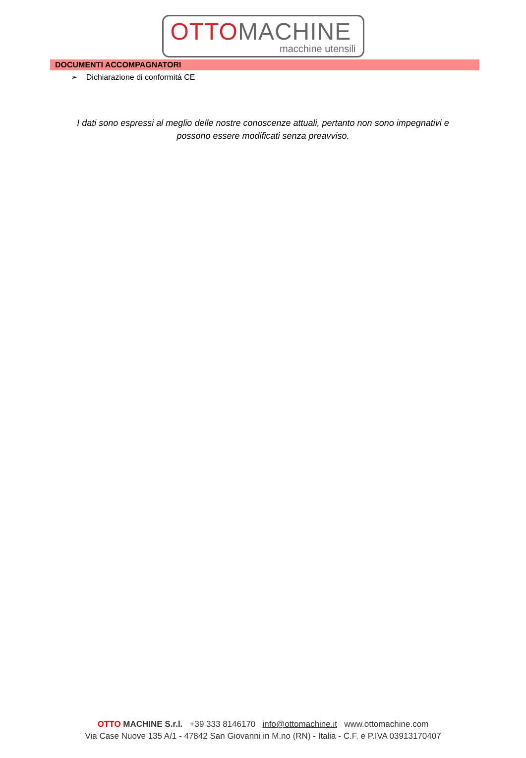OTTO MACHINE
macchine utensili
DOCUMENTI ACCOMPAGNATORI
➢ Dichiarazione di conformità CE
I dati sono espressi al meglio delle nostre conoscenze attuali, pertanto non sono impegnativi e possono essere modificati senza preavviso.
OTTO MACHINE S.r.l. +39 333 8146170 info@ottomachine.it www.ottomachine.com
Via Case Nuove 135 A/1 - 47842 San Giovanni in M.no (RN) - Italia - C.F. e P.IVA 03913170407